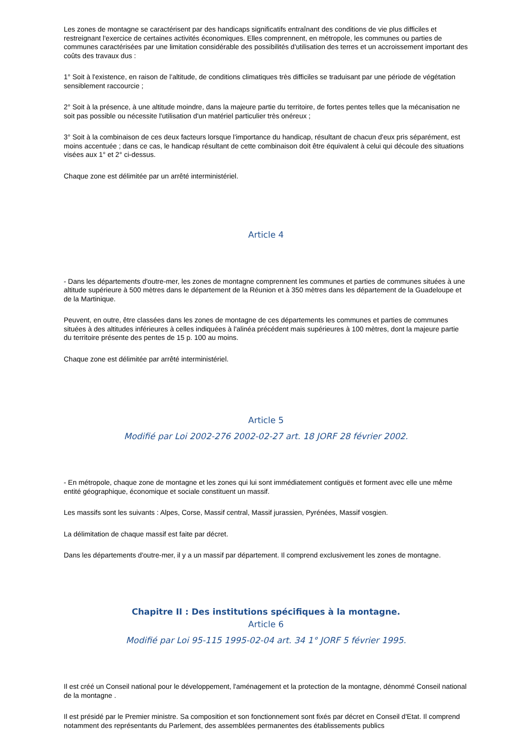Les zones de montagne se caractérisent par des handicaps significatifs entraînant des conditions de vie plus difficiles et restreignant l'exercice de certaines activités économiques. Elles comprennent, en métropole, les communes ou parties de communes caractérisées par une limitation considérable des possibilités d'utilisation des terres et un accroissement important des coûts des travaux dus :
1° Soit à l'existence, en raison de l'altitude, de conditions climatiques très difficiles se traduisant par une période de végétation sensiblement raccourcie ;
2° Soit à la présence, à une altitude moindre, dans la majeure partie du territoire, de fortes pentes telles que la mécanisation ne soit pas possible ou nécessite l'utilisation d'un matériel particulier très onéreux ;
3° Soit à la combinaison de ces deux facteurs lorsque l'importance du handicap, résultant de chacun d'eux pris séparément, est moins accentuée ; dans ce cas, le handicap résultant de cette combinaison doit être équivalent à celui qui découle des situations visées aux 1° et 2° ci-dessus.
Chaque zone est délimitée par un arrêté interministériel.
Article 4
- Dans les départements d'outre-mer, les zones de montagne comprennent les communes et parties de communes situées à une altitude supérieure à 500 mètres dans le département de la Réunion et à 350 mètres dans les département de la Guadeloupe et de la Martinique.
Peuvent, en outre, être classées dans les zones de montagne de ces départements les communes et parties de communes situées à des altitudes inférieures à celles indiquées à l'alinéa précédent mais supérieures à 100 mètres, dont la majeure partie du territoire présente des pentes de 15 p. 100 au moins.
Chaque zone est délimitée par arrêté interministériel.
Article 5
Modifié par Loi 2002-276 2002-02-27 art. 18 JORF 28 février 2002.
- En métropole, chaque zone de montagne et les zones qui lui sont immédiatement contiguës et forment avec elle une même entité géographique, économique et sociale constituent un massif.
Les massifs sont les suivants : Alpes, Corse, Massif central, Massif jurassien, Pyrénées, Massif vosgien.
La délimitation de chaque massif est faite par décret.
Dans les départements d'outre-mer, il y a un massif par département. Il comprend exclusivement les zones de montagne.
Chapitre II : Des institutions spécifiques à la montagne.
Article 6
Modifié par Loi 95-115 1995-02-04 art. 34 1° JORF 5 février 1995.
Il est créé un Conseil national pour le développement, l'aménagement et la protection de la montagne, dénommé Conseil national de la montagne .
Il est présidé par le Premier ministre. Sa composition et son fonctionnement sont fixés par décret en Conseil d'Etat. Il comprend notamment des représentants du Parlement, des assemblées permanentes des établissements publics